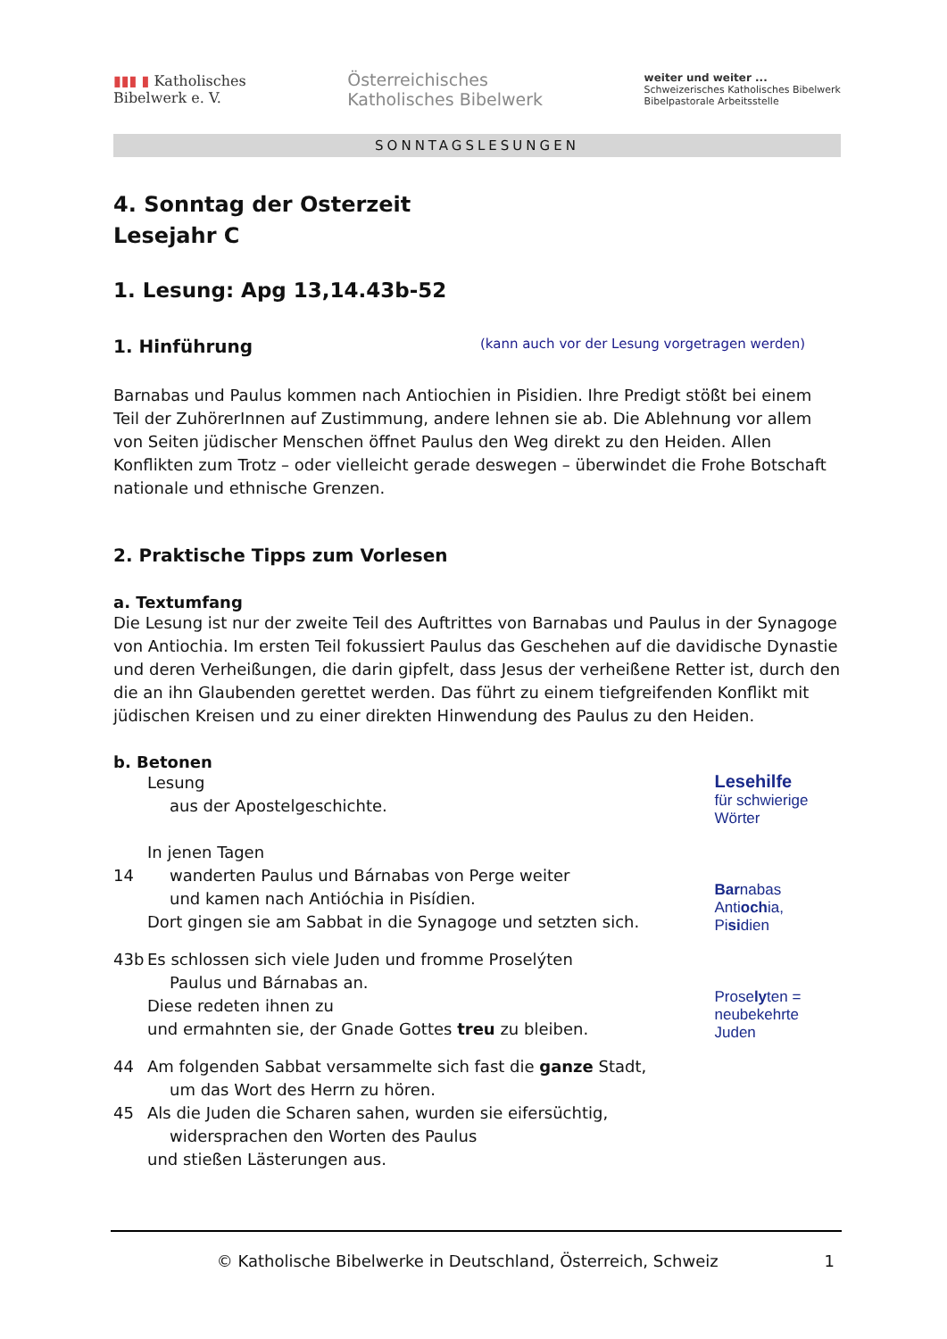▮▮▮ ▮ Katholisches
Bibelwerk e. V.
Österreichisches
Katholisches Bibelwerk
weiter und weiter ...
Schweizerisches Katholisches Bibelwerk
Bibelpastorale Arbeitsstelle
SONNTAGSLESUNGEN
4. Sonntag der Osterzeit
Lesejahr C
1. Lesung: Apg 13,14.43b-52
1. Hinführung (kann auch vor der Lesung vorgetragen werden)
Barnabas und Paulus kommen nach Antiochien in Pisidien. Ihre Predigt stößt bei einem Teil der ZuhörerInnen auf Zustimmung, andere lehnen sie ab. Die Ablehnung vor allem von Seiten jüdischer Menschen öffnet Paulus den Weg direkt zu den Heiden. Allen Konflikten zum Trotz – oder vielleicht gerade deswegen – überwindet die Frohe Botschaft nationale und ethnische Grenzen.
2. Praktische Tipps zum Vorlesen
a. Textumfang
Die Lesung ist nur der zweite Teil des Auftrittes von Barnabas und Paulus in der Synagoge von Antiochia. Im ersten Teil fokussiert Paulus das Geschehen auf die davidische Dynastie und deren Verheißungen, die darin gipfelt, dass Jesus der verheißene Retter ist, durch den die an ihn Glaubenden gerettet werden. Das führt zu einem tiefgreifenden Konflikt mit jüdischen Kreisen und zu einer direkten Hinwendung des Paulus zu den Heiden.
b. Betonen
Lesung
aus der Apostelgeschichte.
In jenen Tagen
14 wanderten Paulus und Bárnabas von Perge weiter
und kamen nach Antióchia in Pisídien.
Dort gingen sie am Sabbat in die Synagoge und setzten sich.
43b Es schlossen sich viele Juden und fromme Proselýten
Paulus und Bárnabas an.
Diese redeten ihnen zu
und ermahnten sie, der Gnade Gottes treu zu bleiben.
44 Am folgenden Sabbat versammelte sich fast die ganze Stadt,
um das Wort des Herrn zu hören.
45 Als die Juden die Scharen sahen, wurden sie eifersüchtig,
widersprachen den Worten des Paulus
und stießen Lästerungen aus.
Lesehilfe
für schwierige Wörter
Barnabas
Antiochia, Pisidien
Proselyten =
neubekehrte Juden
© Katholische Bibelwerke in Deutschland, Österreich, Schweiz 1